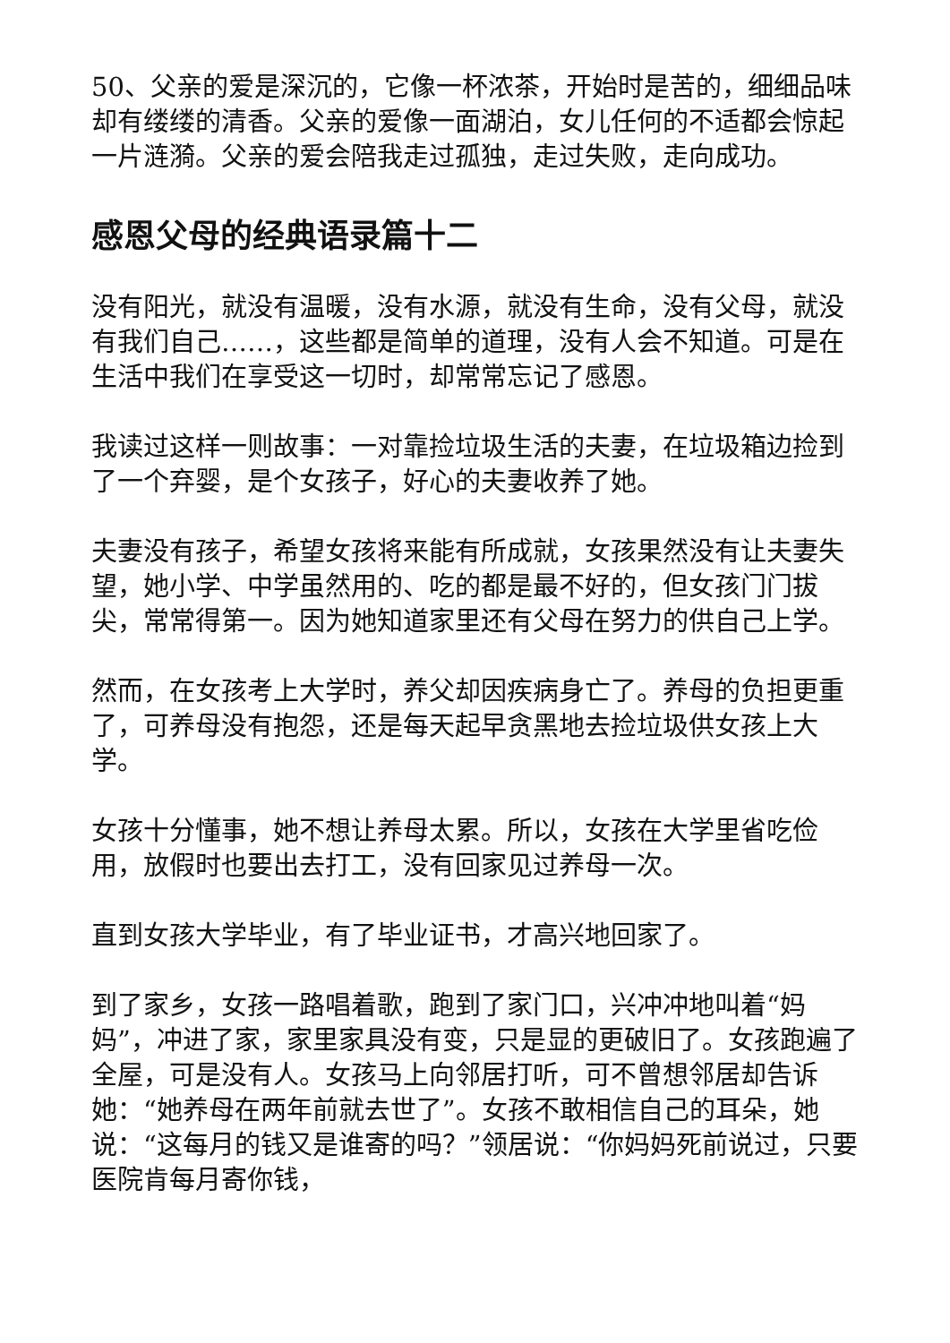50、父亲的爱是深沉的，它像一杯浓茶，开始时是苦的，细细品味却有缕缕的清香。父亲的爱像一面湖泊，女儿任何的不适都会惊起一片涟漪。父亲的爱会陪我走过孤独，走过失败，走向成功。
感恩父母的经典语录篇十二
没有阳光，就没有温暖，没有水源，就没有生命，没有父母，就没有我们自己……，这些都是简单的道理，没有人会不知道。可是在生活中我们在享受这一切时，却常常忘记了感恩。
我读过这样一则故事：一对靠捡垃圾生活的夫妻，在垃圾箱边捡到了一个弃婴，是个女孩子，好心的夫妻收养了她。
夫妻没有孩子，希望女孩将来能有所成就，女孩果然没有让夫妻失望，她小学、中学虽然用的、吃的都是最不好的，但女孩门门拔尖，常常得第一。因为她知道家里还有父母在努力的供自己上学。
然而，在女孩考上大学时，养父却因疾病身亡了。养母的负担更重了，可养母没有抱怨，还是每天起早贪黑地去捡垃圾供女孩上大学。
女孩十分懂事，她不想让养母太累。所以，女孩在大学里省吃俭用，放假时也要出去打工，没有回家见过养母一次。
直到女孩大学毕业，有了毕业证书，才高兴地回家了。
到了家乡，女孩一路唱着歌，跑到了家门口，兴冲冲地叫着“妈妈”，冲进了家，家里家具没有变，只是显的更破旧了。女孩跑遍了全屋，可是没有人。女孩马上向邻居打听，可不曾想邻居却告诉她：“她养母在两年前就去世了”。女孩不敢相信自己的耳朵，她说：“这每月的钱又是谁寄的吗？”领居说：“你妈妈死前说过，只要医院肯每月寄你钱，